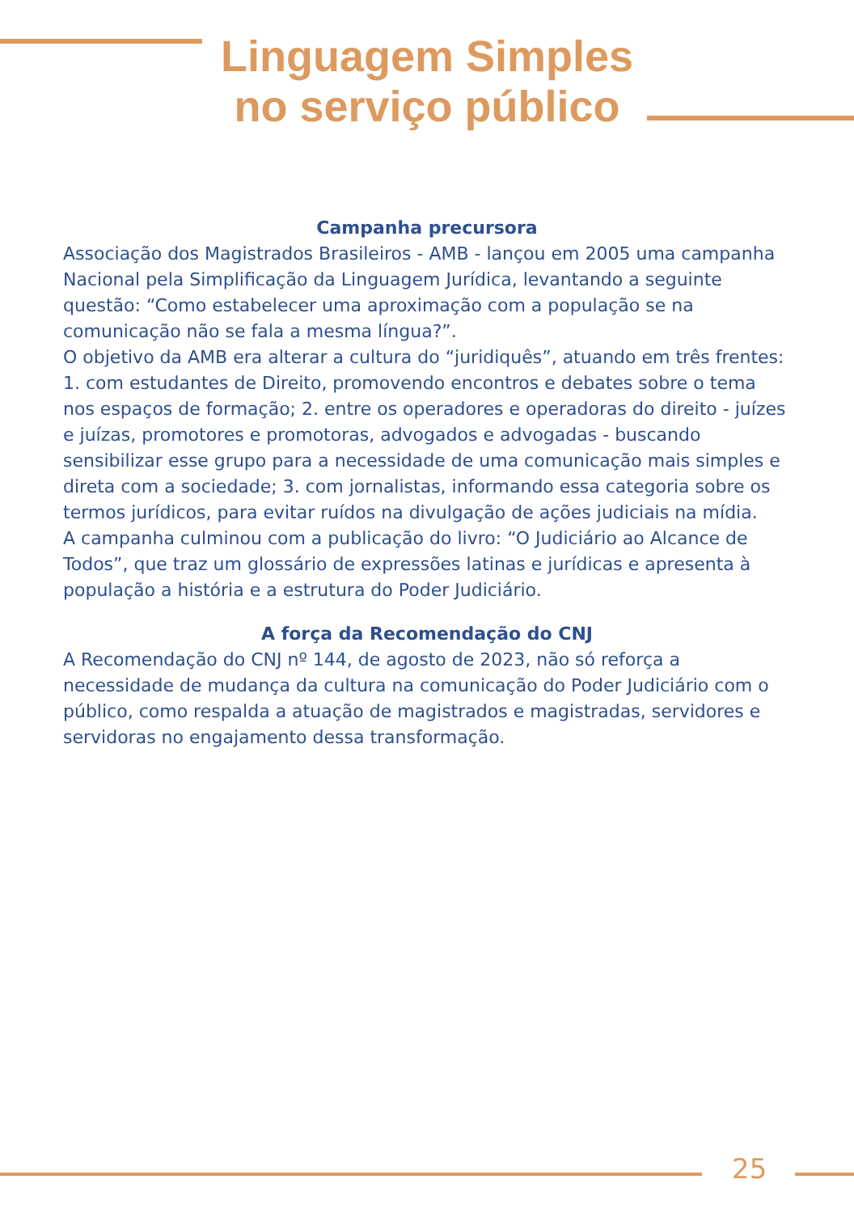Linguagem Simples
no serviço público
Campanha precursora
Associação dos Magistrados Brasileiros - AMB - lançou em 2005 uma campanha Nacional pela Simplificação da Linguagem Jurídica, levantando a seguinte questão: “Como estabelecer uma aproximação com a população se na comunicação não se fala a mesma língua?”.
O objetivo da AMB era alterar a cultura do “juridiquês”, atuando em três frentes: 1. com estudantes de Direito, promovendo encontros e debates sobre o tema nos espaços de formação; 2. entre os operadores e operadoras do direito - juízes e juízas, promotores e promotoras, advogados e advogadas - buscando sensibilizar esse grupo para a necessidade de uma comunicação mais simples e direta com a sociedade; 3. com jornalistas, informando essa categoria sobre os termos jurídicos, para evitar ruídos na divulgação de ações judiciais na mídia.
A campanha culminou com a publicação do livro: “O Judiciário ao Alcance de Todos”, que traz um glossário de expressões latinas e jurídicas e apresenta à população a história e a estrutura do Poder Judiciário.
A força da Recomendação do CNJ
A Recomendação do CNJ nº 144, de agosto de 2023, não só reforça a necessidade de mudança da cultura na comunicação do Poder Judiciário com o público, como respalda a atuação de magistrados e magistradas, servidores e servidoras no engajamento dessa transformação.
25